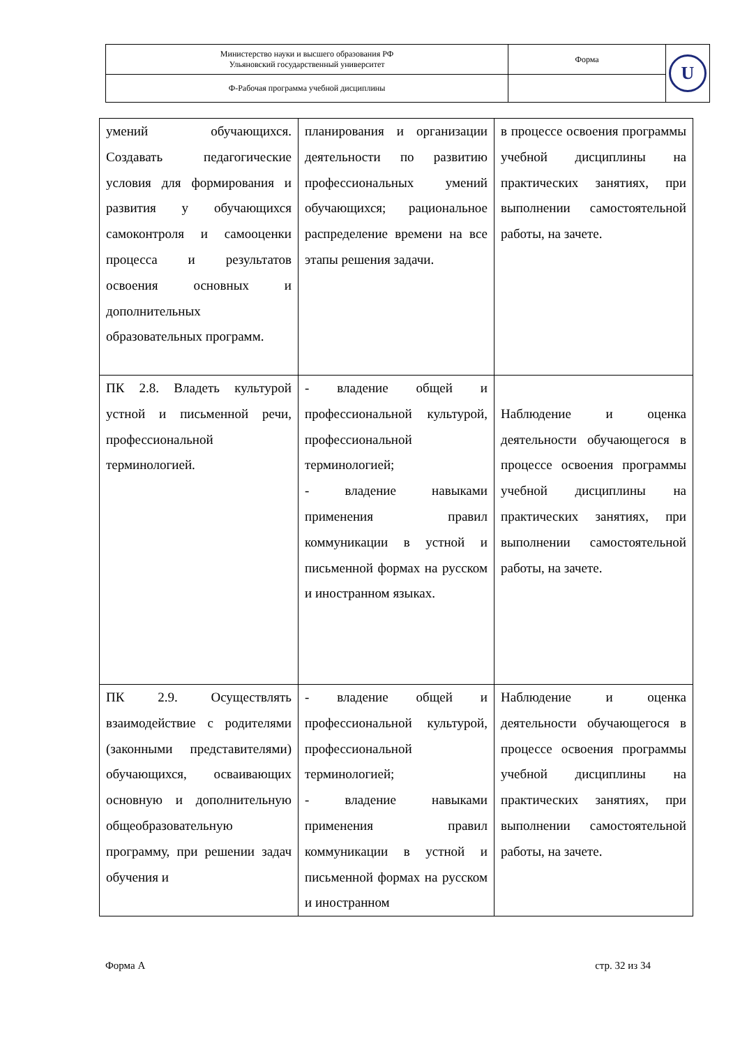| Министерство науки и высшего образования РФ Ульяновский государственный университет | Форма | U |
| Ф-Рабочая программа учебной дисциплины | | |
| умений обучающихся. Создавать педагогические условия для формирования и развития у обучающихся самоконтроля и самооценки процесса и результатов освоения основных и дополнительных образовательных программ. | планирования и организации деятельности по развитию профессиональных умений обучающихся; рациональное распределение времени на все этапы решения задачи. | в процессе освоения программы учебной дисциплины на практических занятиях, при выполнении самостоятельной работы, на зачете. |
| ПК 2.8. Владеть культурой устной и письменной речи, профессиональной терминологией. | - владение общей и профессиональной культурой, профессиональной терминологией; - владение навыками применения правил коммуникации в устной и письменной формах на русском и иностранном языках. | Наблюдение и оценка деятельности обучающегося в процессе освоения программы учебной дисциплины на практических занятиях, при выполнении самостоятельной работы, на зачете. |
| ПК 2.9. Осуществлять взаимодействие с родителями (законными представителями) обучающихся, осваивающих основную и дополнительную общеобразовательную программу, при решении задач обучения и | - владение общей и профессиональной культурой, профессиональной терминологией; - владение навыками применения правил коммуникации в устной и письменной формах на русском и иностранном | Наблюдение и оценка деятельности обучающегося в процессе освоения программы учебной дисциплины на практических занятиях, при выполнении самостоятельной работы, на зачете. |
Форма А стр. 32 из 34